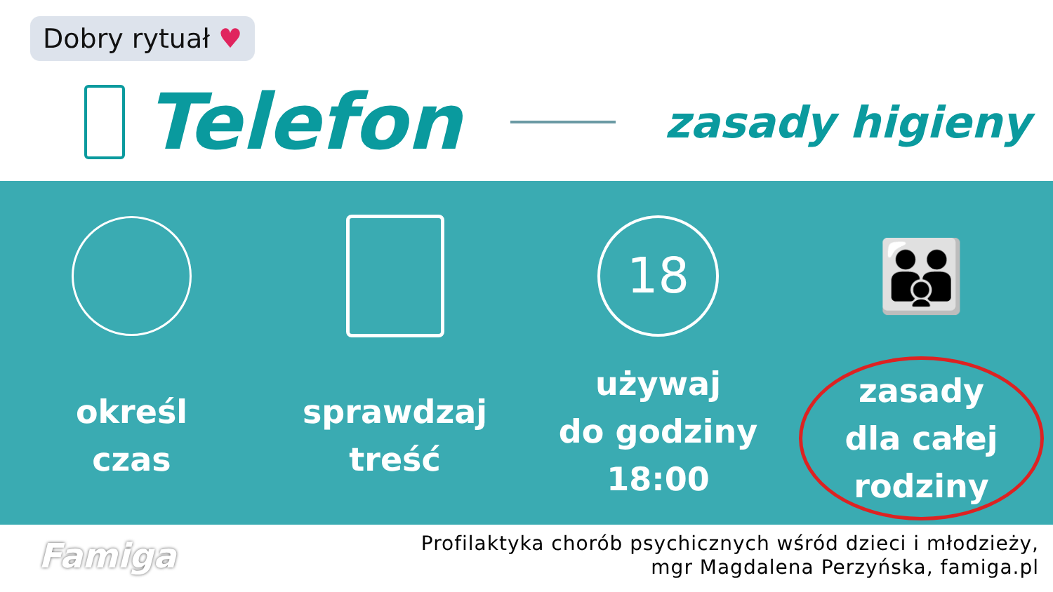Dobry rytuał ♥
Telefon
zasady higieny
określ
czas
sprawdzaj
treść
18
używaj
do godziny
18:00
👪
zasady
dla całej
rodziny
Famiga
Profilaktyka chorób psychicznych wśród dzieci i młodzieży,
mgr Magdalena Perzyńska, famiga.pl